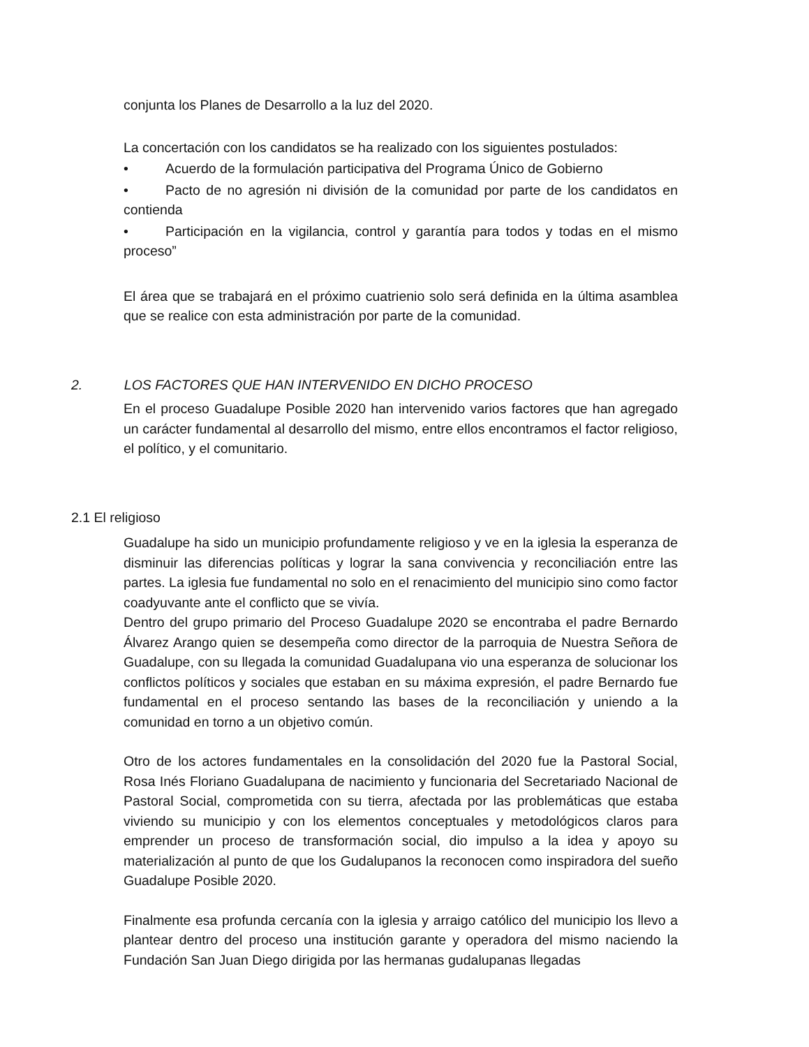conjunta los Planes de Desarrollo a la luz del 2020.
La concertación con los candidatos se ha realizado con los siguientes postulados:
• Acuerdo de la formulación participativa del Programa Único de Gobierno
• Pacto de no agresión ni división de la comunidad por parte de los candidatos en contienda
• Participación en la vigilancia, control y garantía para todos y todas en el mismo proceso”
El área que se trabajará en el próximo cuatrienio solo será definida en la última asamblea que se realice con esta administración por parte de la comunidad.
2. LOS FACTORES QUE HAN INTERVENIDO EN DICHO PROCESO
En el proceso Guadalupe Posible 2020 han intervenido varios factores que han agregado un carácter fundamental al desarrollo del mismo, entre ellos encontramos el factor religioso, el político, y el comunitario.
2.1 El religioso
Guadalupe ha sido un municipio profundamente religioso y ve en la iglesia la esperanza de disminuir las diferencias políticas y lograr la sana convivencia y reconciliación entre las partes. La iglesia fue fundamental no solo en el renacimiento del municipio sino como factor coadyuvante ante el conflicto que se vivía.
Dentro del grupo primario del Proceso Guadalupe 2020 se encontraba el padre Bernardo Álvarez Arango quien se desempeña como director de la parroquia de Nuestra Señora de Guadalupe, con su llegada la comunidad Guadalupana vio una esperanza de solucionar los conflictos políticos y sociales que estaban en su máxima expresión, el padre Bernardo fue fundamental en el proceso sentando las bases de la reconciliación y uniendo a la comunidad en torno a un objetivo común.
Otro de los actores fundamentales en la consolidación del 2020 fue la Pastoral Social, Rosa Inés Floriano Guadalupana de nacimiento y funcionaria del Secretariado Nacional de Pastoral Social, comprometida con su tierra, afectada por las problemáticas que estaba viviendo su municipio y con los elementos conceptuales y metodológicos claros para emprender un proceso de transformación social, dio impulso a la idea y apoyo su materialización al punto de que los Gudalupanos la reconocen como inspiradora del sueño Guadalupe Posible 2020.
Finalmente esa profunda cercanía con la iglesia y arraigo católico del municipio los llevo a plantear dentro del proceso una institución garante y operadora del mismo naciendo la Fundación San Juan Diego dirigida por las hermanas gudalupanas llegadas